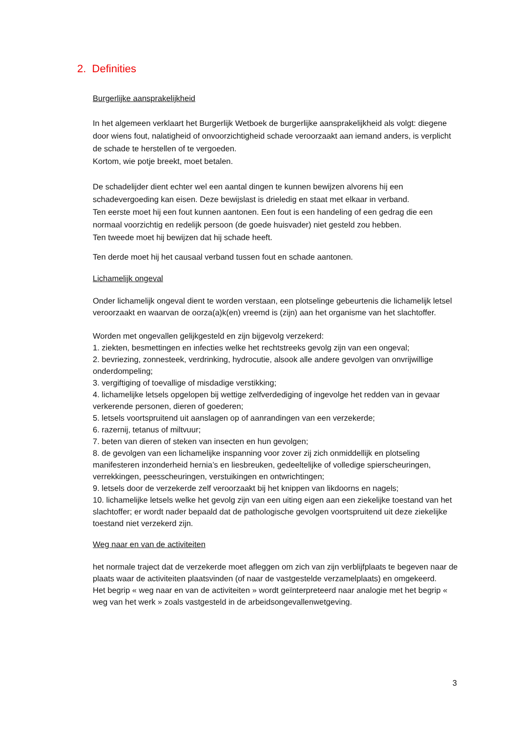2. Definities
Burgerlijke aansprakelijkheid
In het algemeen verklaart het Burgerlijk Wetboek de burgerlijke aansprakelijkheid als volgt: diegene door wiens fout, nalatigheid of onvoorzichtigheid schade veroorzaakt aan iemand anders, is verplicht de schade te herstellen of te vergoeden.
Kortom, wie potje breekt, moet betalen.
De schadelijder dient echter wel een aantal dingen te kunnen bewijzen alvorens hij een schadevergoeding kan eisen. Deze bewijslast is drieledig en staat met elkaar in verband.
Ten eerste moet hij een fout kunnen aantonen. Een fout is een handeling of een gedrag die een normaal voorzichtig en redelijk persoon (de goede huisvader) niet gesteld zou hebben.
Ten tweede moet hij bewijzen dat hij schade heeft.
Ten derde moet hij het causaal verband tussen fout en schade aantonen.
Lichamelijk ongeval
Onder lichamelijk ongeval dient te worden verstaan, een plotselinge gebeurtenis die lichamelijk letsel veroorzaakt en waarvan de oorza(a)k(en) vreemd is (zijn) aan het organisme van het slachtoffer.
Worden met ongevallen gelijkgesteld en zijn bijgevolg verzekerd:
1. ziekten, besmettingen en infecties welke het rechtstreeks gevolg zijn van een ongeval;
2. bevriezing, zonnesteek, verdrinking, hydrocutie, alsook alle andere gevolgen van onvrijwillige onderdompeling;
3. vergiftiging of toevallige of misdadige verstikking;
4. lichamelijke letsels opgelopen bij wettige zelfverdediging of ingevolge het redden van in gevaar verkerende personen, dieren of goederen;
5. letsels voortspruitend uit aanslagen op of aanrandingen van een verzekerde;
6. razernij, tetanus of miltvuur;
7. beten van dieren of steken van insecten en hun gevolgen;
8. de gevolgen van een lichamelijke inspanning voor zover zij zich onmiddellijk en plotseling manifesteren inzonderheid hernia’s en liesbreuken, gedeeltelijke of volledige spierscheuringen, verrekkingen, peesscheuringen, verstuikingen en ontwrichtingen;
9. letsels door de verzekerde zelf veroorzaakt bij het knippen van likdoorns en nagels;
10. lichamelijke letsels welke het gevolg zijn van een uiting eigen aan een ziekelijke toestand van het slachtoffer; er wordt nader bepaald dat de pathologische gevolgen voortspruitend uit deze ziekelijke toestand niet verzekerd zijn.
Weg naar en van de activiteiten
het normale traject dat de verzekerde moet afleggen om zich van zijn verblijfplaats te begeven naar de plaats waar de activiteiten plaatsvinden (of naar de vastgestelde verzamelplaats) en omgekeerd.
Het begrip « weg naar en van de activiteiten » wordt geïnterpreteerd naar analogie met het begrip « weg van het werk » zoals vastgesteld in de arbeidsongevallenwetgeving.
3